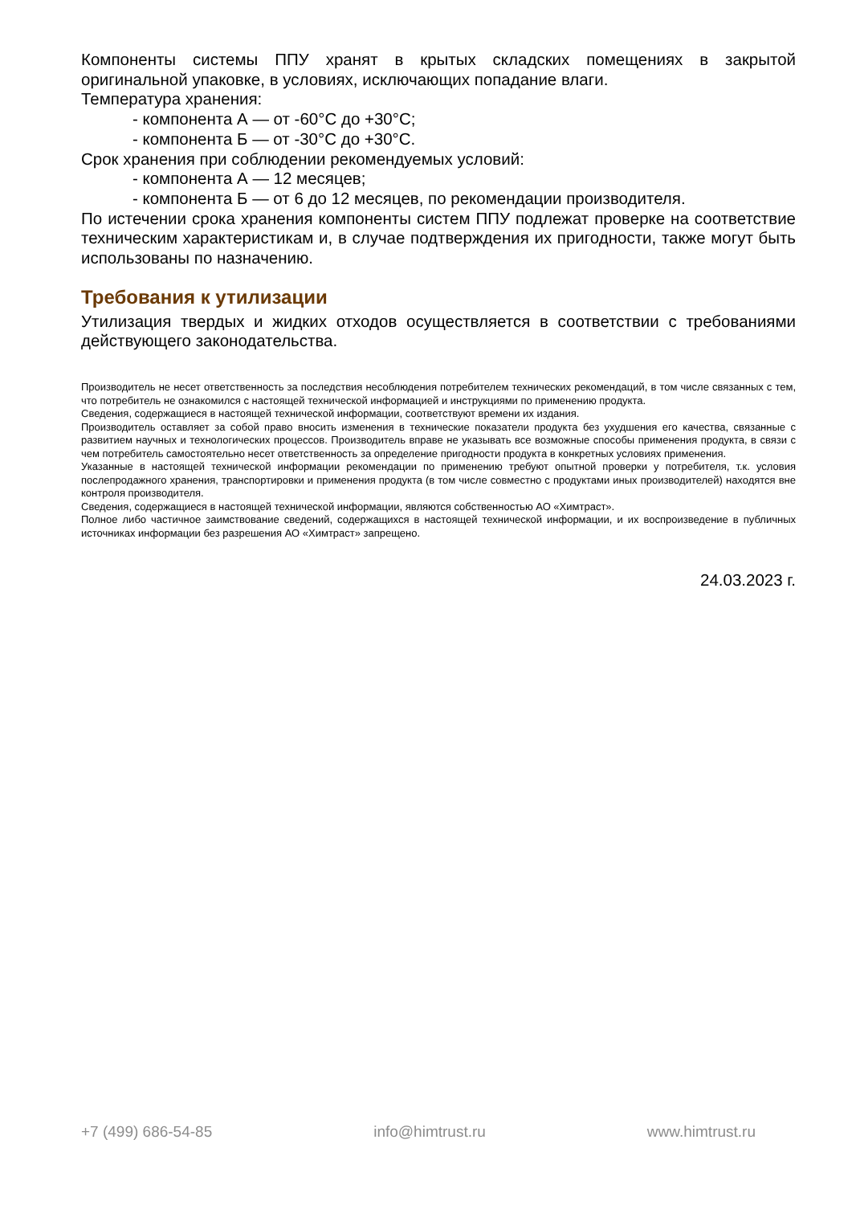Компоненты системы ППУ хранят в крытых складских помещениях в закрытой оригинальной упаковке, в условиях, исключающих попадание влаги.
Температура хранения:
- компонента А — от -60°С до +30°С;
- компонента Б — от -30°С до +30°С.
Срок хранения при соблюдении рекомендуемых условий:
- компонента А — 12 месяцев;
- компонента Б — от 6 до 12 месяцев, по рекомендации производителя.
По истечении срока хранения компоненты систем ППУ подлежат проверке на соответствие техническим характеристикам и, в случае подтверждения их пригодности, также могут быть использованы по назначению.
Требования к утилизации
Утилизация твердых и жидких отходов осуществляется в соответствии с требованиями действующего законодательства.
Производитель не несет ответственность за последствия несоблюдения потребителем технических рекомендаций, в том числе связанных с тем, что потребитель не ознакомился с настоящей технической информацией и инструкциями по применению продукта.
Сведения, содержащиеся в настоящей технической информации, соответствуют времени их издания.
Производитель оставляет за собой право вносить изменения в технические показатели продукта без ухудшения его качества, связанные с развитием научных и технологических процессов. Производитель вправе не указывать все возможные способы применения продукта, в связи с чем потребитель самостоятельно несет ответственность за определение пригодности продукта в конкретных условиях применения.
Указанные в настоящей технической информации рекомендации по применению требуют опытной проверки у потребителя, т.к. условия послепродажного хранения, транспортировки и применения продукта (в том числе совместно с продуктами иных производителей) находятся вне контроля производителя.
Сведения, содержащиеся в настоящей технической информации, являются собственностью АО «Химтраст».
Полное либо частичное заимствование сведений, содержащихся в настоящей технической информации, и их воспроизведение в публичных источниках информации без разрешения АО «Химтраст» запрещено.
24.03.2023 г.
+7 (499) 686-54-85 info@himtrust.ru www.himtrust.ru